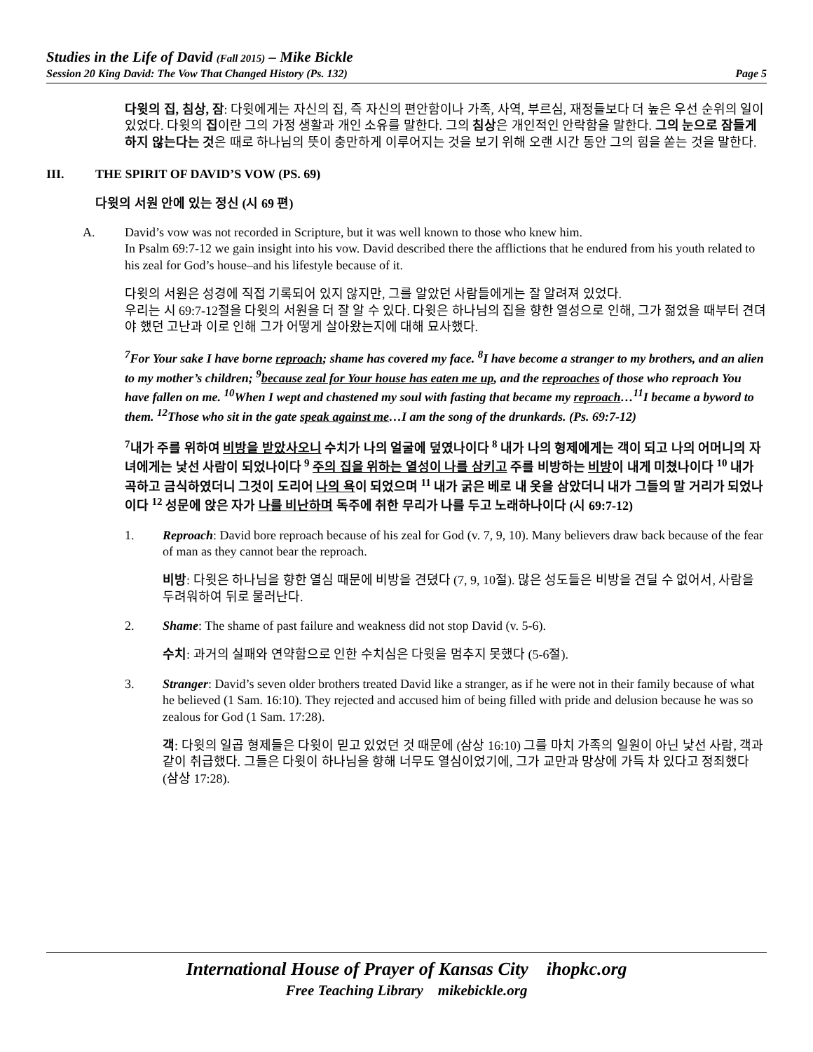Studies in the Life of David (Fall 2015) – Mike Bickle
Session 20 King David: The Vow That Changed History (Ps. 132) Page 5
다윗의 집, 침상, 잠: 다윗에게는 자신의 집, 즉 자신의 편안함이나 가족, 사역, 부르심, 재정들보다 더 높은 우선 순위의 일이 있었다. 다윗의 집이란 그의 가정 생활과 개인 소유를 말한다. 그의 침상은 개인적인 안락함을 말한다. 그의 눈으로 잠들게 하지 않는다는 것은 때로 하나님의 뜻이 충만하게 이루어지는 것을 보기 위해 오랜 시간 동안 그의 힘을 쏟는 것을 말한다.
III. THE SPIRIT OF DAVID’S VOW (PS. 69)
다윗의 서원 안에 있는 정신 (시 69 편)
A. David’s vow was not recorded in Scripture, but it was well known to those who knew him.
In Psalm 69:7-12 we gain insight into his vow. David described there the afflictions that he endured from his youth related to his zeal for God’s house–and his lifestyle because of it.
다윗의 서원은 성경에 직접 기록되어 있지 않지만, 그를 알았던 사람들에게는 잘 알려져 있었다.
우리는 시 69:7-12절을 다윗의 서원을 더 잘 알 수 있다. 다윗은 하나님의 집을 향한 열성으로 인해, 그가 젊었을 때부터 견뎌야 했던 고난과 이로 인해 그가 어떻게 살아왔는지에 대해 묘사했다.
<sup>7</sup> For Your sake I have borne reproach; shame has covered my face. <sup>8</sup>I have become a stranger to my brothers, and an alien to my mother’s children; <sup>9</sup>because zeal for Your house has eaten me up, and the reproaches of those who reproach You have fallen on me. <sup>10</sup>When I wept and chastened my soul with fasting that became my reproach…<sup>11</sup>I became a byword to them. <sup>12</sup>Those who sit in the gate speak against me…I am the song of the drunkards. (Ps. 69:7-12)
<sup>7</sup> 내가 주를 위하여 비방을 받았사오니 수치가 나의 얼굴에 덮였나이다 <sup>8</sup> 내가 나의 형제에게는 객이 되고 나의 어머니의 자녀에게는 낯선 사람이 되었나이다 <sup>9</sup> 주의 집을 위하는 열성이 나를 삼키고 주를 비방하는 비방이 내게 미쳤나이다 <sup>10</sup> 내가 곡하고 금식하였더니 그것이 도리어 나의 욕이 되었으며 <sup>11</sup> 내가 굵은 베로 내 옷을 삼았더니 내가 그들의 말 거리가 되었나이다 <sup>12</sup> 성문에 앉은 자가 나를 비난하며 독주에 취한 무리가 나를 두고 노래하나이다 (시 69:7-12)
1. Reproach: David bore reproach because of his zeal for God (v. 7, 9, 10). Many believers draw back because of the fear of man as they cannot bear the reproach.
비방: 다윗은 하나님을 향한 열심 때문에 비방을 견뎠다 (7, 9, 10절). 많은 성도들은 비방을 견딜 수 없어서, 사람을 두려워하여 뒤로 물러난다.
2. Shame: The shame of past failure and weakness did not stop David (v. 5-6).
수치: 과거의 실패와 연약함으로 인한 수치심은 다윗을 멈추지 못했다 (5-6절).
3. Stranger: David’s seven older brothers treated David like a stranger, as if he were not in their family because of what he believed (1 Sam. 16:10). They rejected and accused him of being filled with pride and delusion because he was so zealous for God (1 Sam. 17:28).
객: 다윗의 일곱 형제들은 다윗이 믿고 있었던 것 때문에 (삼상 16:10) 그를 마치 가족의 일원이 아닌 낯선 사람, 객과 같이 취급했다. 그들은 다윗이 하나님을 향해 너무도 열심이었기에, 그가 교만과 망상에 가득 차 있다고 정죄했다 (삼상 17:28).
International House of Prayer of Kansas City ihopkc.org
Free Teaching Library mikebickle.org